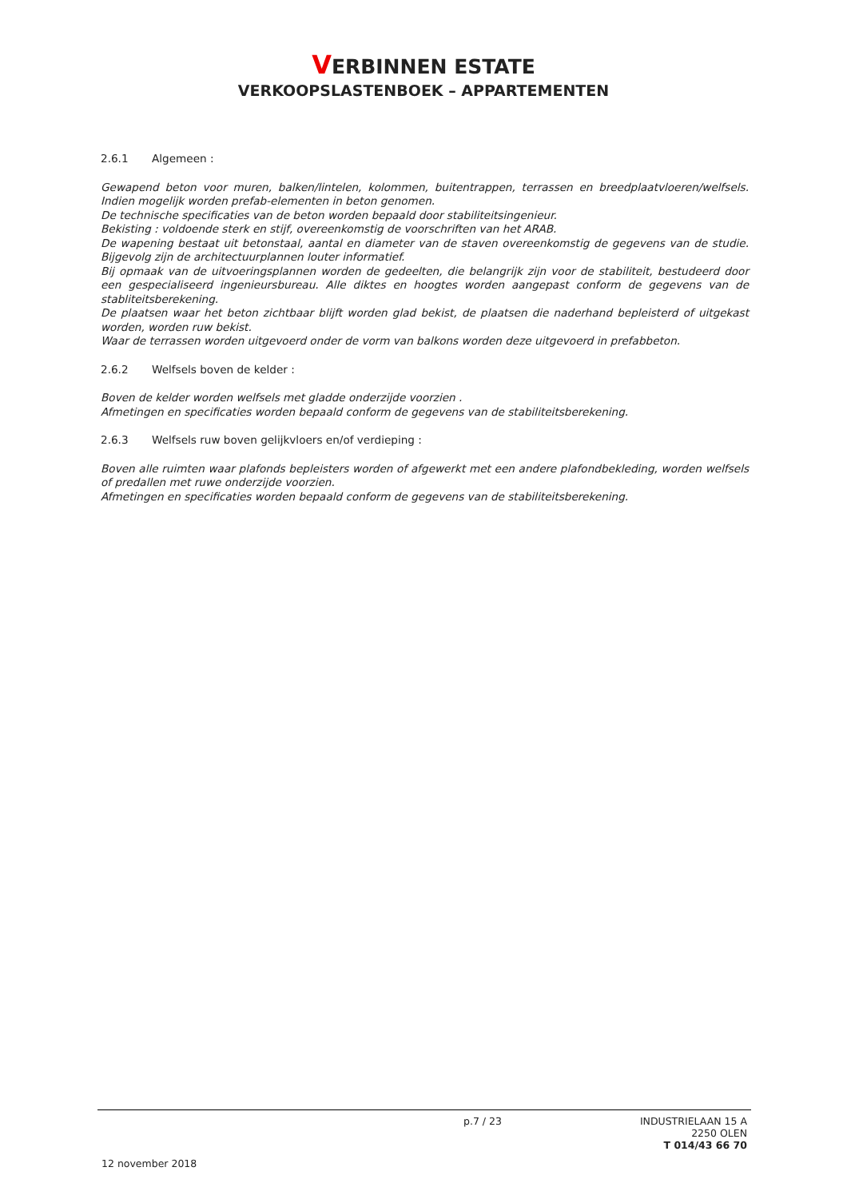VERBINNEN ESTATE
VERKOOPSLASTENBOEK – APPARTEMENTEN
2.6.1 Algemeen :
Gewapend beton voor muren, balken/lintelen, kolommen, buitentrappen, terrassen en breedplaatvloeren/welfsels. Indien mogelijk worden prefab-elementen in beton genomen.
De technische specificaties van de beton worden bepaald door stabiliteitsingenieur.
Bekisting : voldoende sterk en stijf, overeenkomstig de voorschriften van het ARAB.
De wapening bestaat uit betonstaal, aantal en diameter van de staven overeenkomstig de gegevens van de studie. Bijgevolg zijn de architectuurplannen louter informatief.
Bij opmaak van de uitvoeringsplannen worden de gedeelten, die belangrijk zijn voor de stabiliteit, bestudeerd door een gespecialiseerd ingenieursbureau. Alle diktes en hoogtes worden aangepast conform de gegevens van de stabliteitsberekening.
De plaatsen waar het beton zichtbaar blijft worden glad bekist, de plaatsen die naderhand bepleisterd of uitgekast worden, worden ruw bekist.
Waar de terrassen worden uitgevoerd onder de vorm van balkons worden deze uitgevoerd in prefabbeton.
2.6.2 Welfsels boven de kelder :
Boven de kelder worden welfsels met gladde onderzijde voorzien .
Afmetingen en specificaties worden bepaald conform de gegevens van de stabiliteitsberekening.
2.6.3 Welfsels ruw boven gelijkvloers en/of verdieping :
Boven alle ruimten waar plafonds bepleisters worden of afgewerkt met een andere plafondbekleding, worden welfsels of predallen met ruwe onderzijde voorzien.
Afmetingen en specificaties worden bepaald conform de gegevens van de stabiliteitsberekening.
p.7 / 23
INDUSTRIELAAN 15 A
2250 OLEN
T 014/43 66 70
12 november 2018